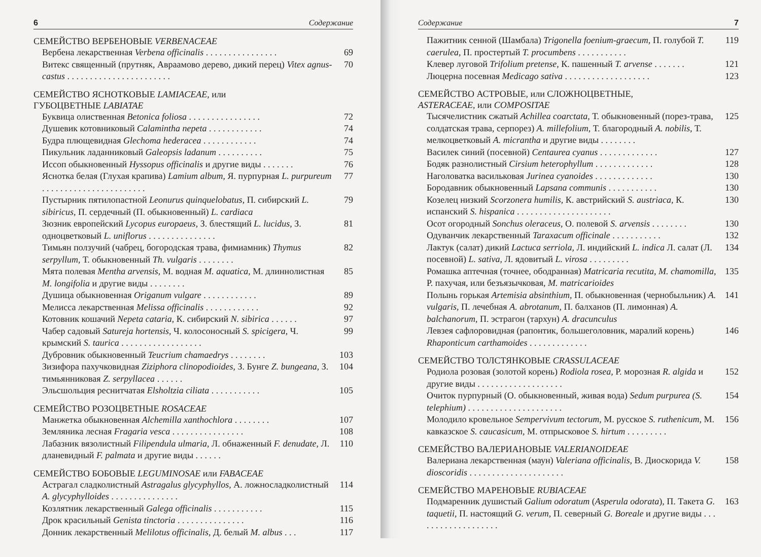6 Содержание
СЕМЕЙСТВО ВЕРБЕНОВЫЕ VERBENACEAE
Вербена лекарственная Verbena officinalis . . . . . . . . . . . . . . . . 69
Витекс священный (прутняк, Авраамово дерево, дикий перец) Vitex agnus-castus . . . . . . . . . . . . . . . . . . . . . . . 70
СЕМЕЙСТВО ЯСНОТКОВЫЕ LAMIACEAE, или
ГУБОЦВЕТНЫЕ LABIATAE
Буквица олиственная Betonica foliosa . . . . . . . . . . . . . . . . 72
Душевик котовниковый Calamintha nepeta . . . . . . . . . . . . 74
Будра плющевидная Glechoma hederacea . . . . . . . . . . . . 74
Пикульник ладанниковый Galeopsis ladanum . . . . . . . . . . 75
Иссоп обыкновенный Hyssopus officinalis и другие виды . . . . . . . 76
Яснотка белая (Глухая крапива) Lamium album, Я. пурпурная L. purpureum . . . . . . . . . . . . . . . . . . . . . . . 77
Пустырник пятилопастной Leonurus quinquelobatus, П. сибирский L. sibiricus, П. сердечный (П. обыкновенный) L. cardiaca 79
Зюзник европейский Lycopus europaeus, З. блестящий L. lucidus, З. одноцветковый L. uniflorus . . . . . . . . . . . . . . . 81
Тимьян ползучий (чабрец, богородская трава, фимиамник) Thymus serpyllum, Т. обыкновенный Th. vulgaris . . . . . . . . 82
Мята полевая Mentha arvensis, М. водная M. aquatica, М. длиннолистная M. longifolia и другие виды . . . . . . . . 85
Душица обыкновенная Origanum vulgare . . . . . . . . . . . . 89
Мелисса лекарственная Melissa officinalis . . . . . . . . . . . . 92
Котовник кошачий Nepeta cataria, К. сибирский N. sibirica . . . . . . 97
Чабер садовый Satureja hortensis, Ч. колосоносный S. spicigera, Ч. крымский S. taurica . . . . . . . . . . . . . . . . . . 99
Дубровник обыкновенный Teucrium chamaedrys . . . . . . . . 103
Зизифора пахучковидная Ziziphora clinopodioides, З. Бунге Z. bungeana, З. тимьянниковая Z. serpyllacea . . . . . . 104
Эльсшольция реснитчатая Elsholtzia ciliata . . . . . . . . . . . 105
СЕМЕЙСТВО РОЗОЦВЕТНЫЕ ROSACEAE
Манжетка обыкновенная Alchemilla xanthochlora . . . . . . . . 107
Земляника лесная Fragaria vesca . . . . . . . . . . . . . . . . 108
Лабазник вязолистный Filipendula ulmaria, Л. обнаженный F. denudate, Л. дланевидный F. palmata и другие виды . . . . . . 110
СЕМЕЙСТВО БОБОВЫЕ LEGUMINOSAE или FABACEAE
Астрагал сладколистный Astragalus glycyphyllos, А. ложносладколистный A. glycyphylloides . . . . . . . . . . . . . . . 114
Козлятник лекарственный Galega officinalis . . . . . . . . . . . 115
Дрок красильный Genista tinctoria . . . . . . . . . . . . . . . 116
Донник лекарственный Melilotus officinalis, Д. белый M. albus . . . 117
Содержание 7
Пажитник сенной (Шамбала) Trigonella foenium-graecum, П. голубой T. caerulea, П. простертый T. procumbens . . . . . . . . . . . 119
Клевер луговой Trifolium pretense, К. пашенный T. arvense . . . . . . . 121
Люцерна посевная Medicago sativa . . . . . . . . . . . . . . . . . . . 123
СЕМЕЙСТВО АСТРОВЫЕ, или СЛОЖНОЦВЕТНЫЕ,
ASTERACEAE, или COMPOSITAE
Тысячелистник сжатый Achillea coarctata, Т. обыкновенный (порез-трава, солдатская трава, серпорез) A. millefolium, Т. благородный A. nobilis, Т. мелкоцветковый A. micrantha и другие виды . . . . . . . . 125
Василек синий (посевной) Centaurea cyanus . . . . . . . . . . . . . 127
Бодяк разнолистный Cirsium heterophyllum . . . . . . . . . . . . . 128
Наголоватка васильковая Jurinea cyanoides . . . . . . . . . . . . . 130
Бородавник обыкновенный Lapsana communis . . . . . . . . . . . 130
Козелец низкий Scorzonera humilis, К. австрийский S. austriaca, К. испанский S. hispanica . . . . . . . . . . . . . . . . . . . . . 130
Осот огородный Sonchus oleraceus, О. полевой S. arvensis . . . . . . . . 130
Одуванчик лекарственный Taraxacum officinale . . . . . . . . . . . 132
Лактук (салат) дикий Lactuca serriola, Л. индийский L. indica Л. салат (Л. посевной) L. sativa, Л. ядовитый L. virosa . . . . . . . . . 134
Ромашка аптечная (точнее, ободранная) Matricaria recutita, M. chamomilla, Р. пахучая, или безъязычковая, M. matricarioides 135
Полынь горькая Artemisia absinthium, П. обыкновенная (чернобыльник) A. vulgaris, П. лечебная A. abrotanum, П. балханов (П. лимонная) A. balchanorum, П. эстрагон (тархун) A. dracunculus 141
Левзея сафлоровидная (рапонтик, большеголовник, маралий корень) Rhaponticum carthamoides . . . . . . . . . . . . . 146
СЕМЕЙСТВО ТОЛСТЯНКОВЫЕ CRASSULACEAE
Родиола розовая (золотой корень) Rodiola rosea, Р. морозная R. algida и другие виды . . . . . . . . . . . . . . . . . . . 152
Очиток пурпурный (О. обыкновенный, живая вода) Sedum purpurea (S. telephium) . . . . . . . . . . . . . . . . . . . . . 154
Молодило кровельное Sempervivum tectorum, М. русское S. ruthenicum, М. кавказское S. caucasicum, М. отпрысковое S. hirtum . . . . . . . . . 156
СЕМЕЙСТВО ВАЛЕРИАНОВЫЕ VALERIANOIDEAE
Валериана лекарственная (маун) Valeriana officinalis, В. Диоскорида V. dioscoridis . . . . . . . . . . . . . . . . . . . . . 158
СЕМЕЙСТВО МАРЕНОВЫЕ RUBIACEAE
Подмаренник душистый Galium odoratum (Asperula odorata), П. Такета G. taquetii, П. настоящий G. verum, П. северный G. Boreale и другие виды . . . . . . . . . . . . . . . . . . . 163